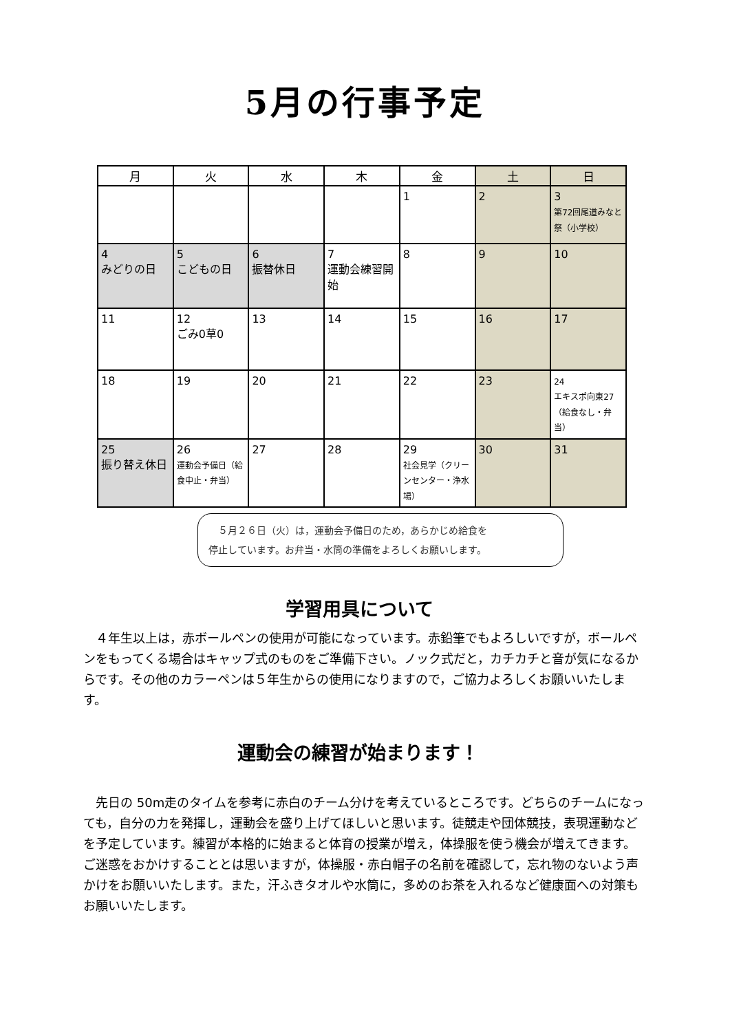5月の行事予定
| 月 | 火 | 水 | 木 | 金 | 土 | 日 |
| --- | --- | --- | --- | --- | --- | --- |
| | | | | 1 | 2 | 3 第72回尾道みなと祭（小学校） |
| 4 みどりの日 | 5 こどもの日 | 6 振替休日 | 7 運動会練習開始 | 8 | 9 | 10 |
| 11 | 12 ごみ0草0 | 13 | 14 | 15 | 16 | 17 |
| 18 | 19 | 20 | 21 | 22 | 23 | 24 エキスポ向東27（給食なし・弁当） |
| 25 振り替え休日 | 26 運動会予備日（給食中止・弁当） | 27 | 28 | 29 社会見学（クリーンセンター・浄水場） | 30 | 31 |
　５月２６日（火）は，運動会予備日のため，あらかじめ給食を
停止しています。お弁当・水筒の準備をよろしくお願いします。
学習用具について
４年生以上は，赤ボールペンの使用が可能になっています。赤鉛筆でもよろしいですが，ボールペンをもってくる場合はキャップ式のものをご準備下さい。ノック式だと，カチカチと音が気になるからです。その他のカラーペンは５年生からの使用になりますので，ご協力よろしくお願いいたします。
運動会の練習が始まります！
先日の 50m走のタイムを参考に赤白のチーム分けを考えているところです。どちらのチームになっても，自分の力を発揮し，運動会を盛り上げてほしいと思います。徒競走や団体競技，表現運動などを予定しています。練習が本格的に始まると体育の授業が増え，体操服を使う機会が増えてきます。ご迷惑をおかけすることとは思いますが，体操服・赤白帽子の名前を確認して，忘れ物のないよう声かけをお願いいたします。また，汗ふきタオルや水筒に，多めのお茶を入れるなど健康面への対策もお願いいたします。